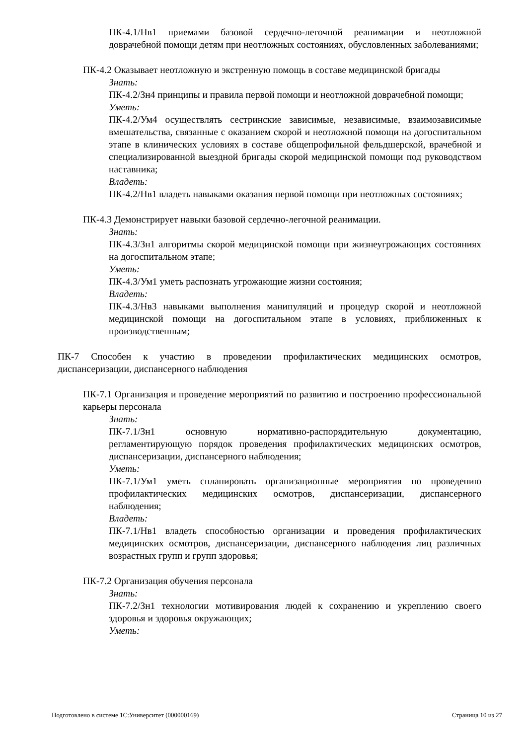ПК-4.1/Нв1 приемами базовой сердечно-легочной реанимации и неотложной доврачебной помощи детям при неотложных состояниях, обусловленных заболеваниями;
ПК-4.2 Оказывает неотложную и экстренную помощь в составе медицинской бригады
Знать:
ПК-4.2/Зн4 принципы и правила первой помощи и неотложной доврачебной помощи;
Уметь:
ПК-4.2/Ум4 осуществлять сестринские зависимые, независимые, взаимозависимые вмешательства, связанные с оказанием скорой и неотложной помощи на догоспитальном этапе в клинических условиях в составе общепрофильной фельдшерской, врачебной и специализированной выездной бригады скорой медицинской помощи под руководством наставника;
Владеть:
ПК-4.2/Нв1 владеть навыками оказания первой помощи при неотложных состояниях;
ПК-4.3 Демонстрирует навыки базовой сердечно-легочной реанимации.
Знать:
ПК-4.3/Зн1 алгоритмы скорой медицинской помощи при жизнеугрожающих состояниях на догоспитальном этапе;
Уметь:
ПК-4.3/Ум1 уметь распознать угрожающие жизни состояния;
Владеть:
ПК-4.3/Нв3 навыками выполнения манипуляций и процедур скорой и неотложной медицинской помощи на догоспитальном этапе в условиях, приближенных к производственным;
ПК-7 Способен к участию в проведении профилактических медицинских осмотров, диспансеризации, диспансерного наблюдения
ПК-7.1 Организация и проведение мероприятий по развитию и построению профессиональной карьеры персонала
Знать:
ПК-7.1/Зн1 основную нормативно-распорядительную документацию, регламентирующую порядок проведения профилактических медицинских осмотров, диспансеризации, диспансерного наблюдения;
Уметь:
ПК-7.1/Ум1 уметь спланировать организационные мероприятия по проведению профилактических медицинских осмотров, диспансеризации, диспансерного наблюдения;
Владеть:
ПК-7.1/Нв1 владеть способностью организации и проведения профилактических медицинских осмотров, диспансеризации, диспансерного наблюдения лиц различных возрастных групп и групп здоровья;
ПК-7.2 Организация обучения персонала
Знать:
ПК-7.2/Зн1 технологии мотивирования людей к сохранению и укреплению своего здоровья и здоровья окружающих;
Уметь:
Подготовлено в системе 1С:Университет (000000169) Страница 10 из 27